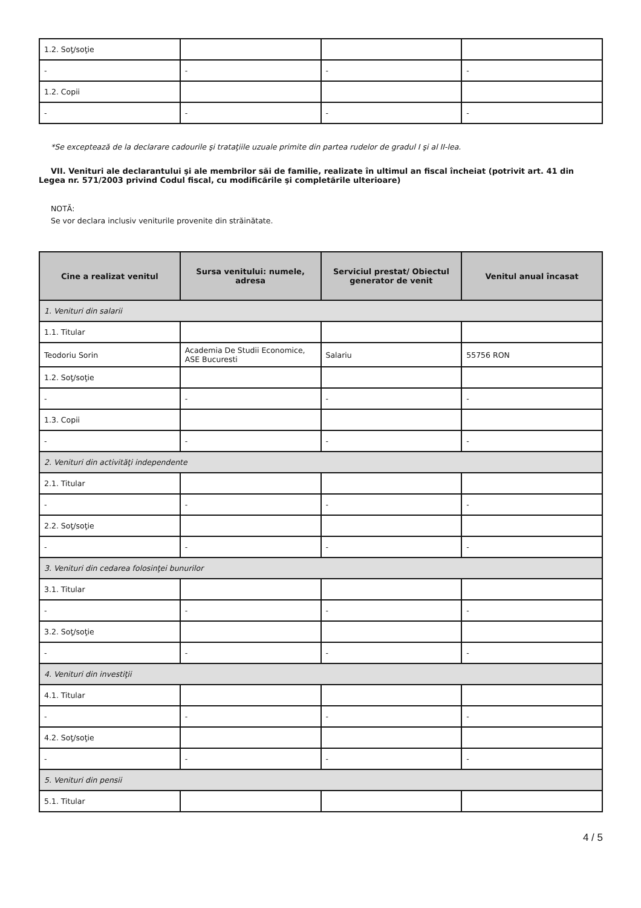| 1.2. Soţ/soţie | | | |
| - | - | - | - |
| 1.2. Copii | | | |
| - | - | - | - |
*Se exceptează de la declarare cadourile şi trataţiile uzuale primite din partea rudelor de gradul I şi al II-lea.
VII. Venituri ale declarantului şi ale membrilor săi de familie, realizate în ultimul an fiscal încheiat (potrivit art. 41 din Legea nr. 571/2003 privind Codul fiscal, cu modificările şi completările ulterioare)
NOTĂ:
Se vor declara inclusiv veniturile provenite din străinătate.
| Cine a realizat venitul | Sursa venitului: numele, adresa | Serviciul prestat/ Obiectul generator de venit | Venitul anual încasat |
| --- | --- | --- | --- |
| 1. Venituri din salarii | | | |
| 1.1. Titular | | | |
| Teodoriu Sorin | Academia De Studii Economice, ASE Bucuresti | Salariu | 55756 RON |
| 1.2. Soţ/soţie | | | |
| - | - | - | - |
| 1.3. Copii | | | |
| - | - | - | - |
| 2. Venituri din activităţi independente | | | |
| 2.1. Titular | | | |
| - | - | - | - |
| 2.2. Soţ/soţie | | | |
| - | - | - | - |
| 3. Venituri din cedarea folosinţei bunurilor | | | |
| 3.1. Titular | | | |
| - | - | - | - |
| 3.2. Soţ/soţie | | | |
| - | - | - | - |
| 4. Venituri din investiţii | | | |
| 4.1. Titular | | | |
| - | - | - | - |
| 4.2. Soţ/soţie | | | |
| - | - | - | - |
| 5. Venituri din pensii | | | |
| 5.1. Titular | | | |
4 / 5